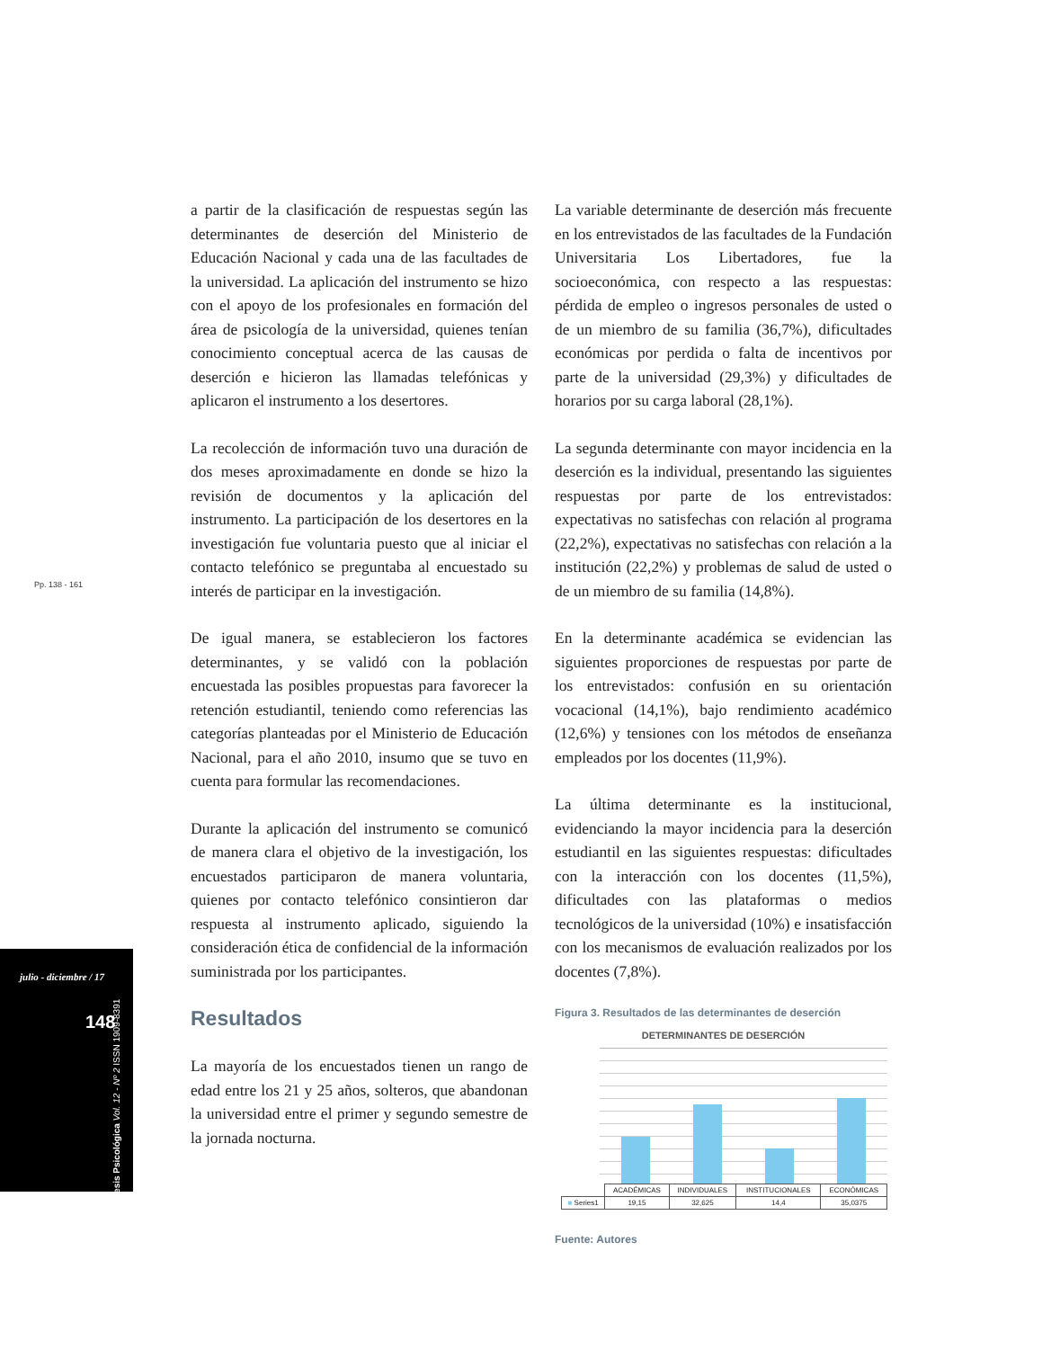Pp. 138 - 161
julio - diciembre / 17
148
tesis Psicológica Vol. 12 - Nº 2 ISSN 1909-8391
a partir de la clasificación de respuestas según las determinantes de deserción del Ministerio de Educación Nacional y cada una de las facultades de la universidad. La aplicación del instrumento se hizo con el apoyo de los profesionales en formación del área de psicología de la universidad, quienes tenían conocimiento conceptual acerca de las causas de deserción e hicieron las llamadas telefónicas y aplicaron el instrumento a los desertores.
La recolección de información tuvo una duración de dos meses aproximadamente en donde se hizo la revisión de documentos y la aplicación del instrumento. La participación de los desertores en la investigación fue voluntaria puesto que al iniciar el contacto telefónico se preguntaba al encuestado su interés de participar en la investigación.
De igual manera, se establecieron los factores determinantes, y se validó con la población encuestada las posibles propuestas para favorecer la retención estudiantil, teniendo como referencias las categorías planteadas por el Ministerio de Educación Nacional, para el año 2010, insumo que se tuvo en cuenta para formular las recomendaciones.
Durante la aplicación del instrumento se comunicó de manera clara el objetivo de la investigación, los encuestados participaron de manera voluntaria, quienes por contacto telefónico consintieron dar respuesta al instrumento aplicado, siguiendo la consideración ética de confidencial de la información suministrada por los participantes.
Resultados
La mayoría de los encuestados tienen un rango de edad entre los 21 y 25 años, solteros, que abandonan la universidad entre el primer y segundo semestre de la jornada nocturna.
La variable determinante de deserción más frecuente en los entrevistados de las facultades de la Fundación Universitaria Los Libertadores, fue la socioeconómica, con respecto a las respuestas: pérdida de empleo o ingresos personales de usted o de un miembro de su familia (36,7%), dificultades económicas por perdida o falta de incentivos por parte de la universidad (29,3%) y dificultades de horarios por su carga laboral (28,1%).
La segunda determinante con mayor incidencia en la deserción es la individual, presentando las siguientes respuestas por parte de los entrevistados: expectativas no satisfechas con relación al programa (22,2%), expectativas no satisfechas con relación a la institución (22,2%) y problemas de salud de usted o de un miembro de su familia (14,8%).
En la determinante académica se evidencian las siguientes proporciones de respuestas por parte de los entrevistados: confusión en su orientación vocacional (14,1%), bajo rendimiento académico (12,6%) y tensiones con los métodos de enseñanza empleados por los docentes (11,9%).
La última determinante es la institucional, evidenciando la mayor incidencia para la deserción estudiantil en las siguientes respuestas: dificultades con la interacción con los docentes (11,5%), dificultades con las plataformas o medios tecnológicos de la universidad (10%) e insatisfacción con los mecanismos de evaluación realizados por los docentes (7,8%).
Figura 3. Resultados de las determinantes de deserción
DETERMINANTES DE DESERCIÓN
| | ACADÉMICAS | INDIVIDUALES | INSTITUCIONALES | ECONÓMICAS |
| --- | --- | --- | --- | --- |
| ■ Series1 | 19,15 | 32,625 | 14,4 | 35,0375 |
Fuente: Autores